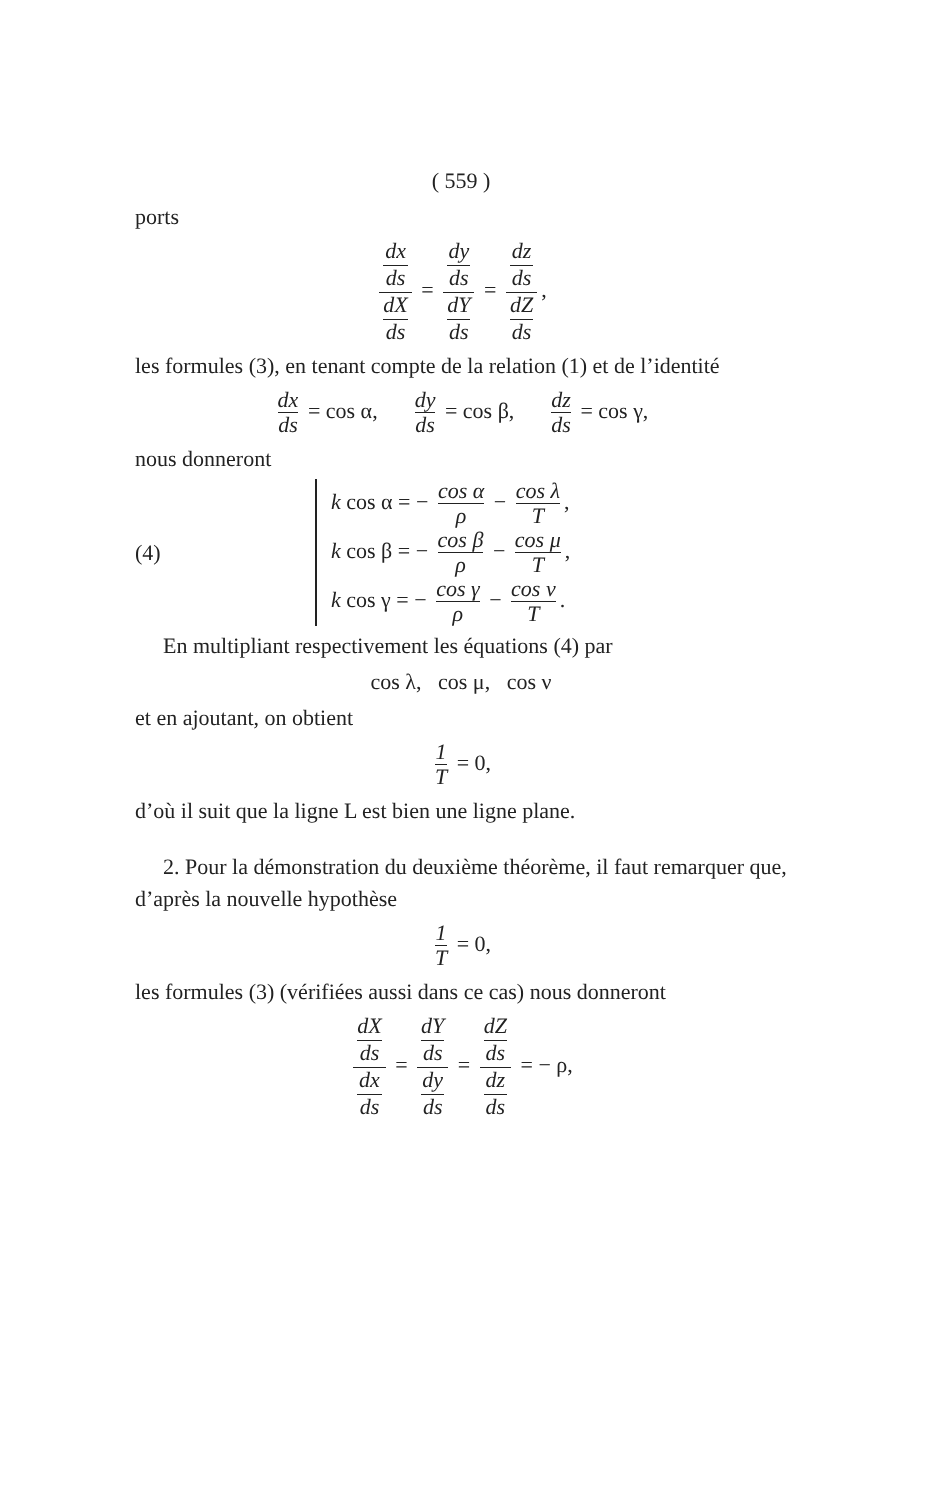( 559 )
ports
dx
ds dX
ds = dy
ds dY
ds = dz
ds dZ
ds,
les formules (3), en tenant compte de la relation (1) et de l’identité
dx ds = cos α, dy ds = cos β, dz ds = cos γ,
nous donneront
(4)
k cos α = − cos α ρ − cos λ T,
k cos β = − cos β ρ − cos μ T,
k cos γ = − cos γ ρ − cos ν T.
En multipliant respectivement les équations (4) par
cos λ, cos μ, cos ν
et en ajoutant, on obtient
1 T = 0,
d’où il suit que la ligne L est bien une ligne plane.
2. Pour la démonstration du deuxième théorème, il faut remarquer que, d’après la nouvelle hypothèse
1 T = 0,
les formules (3) (vérifiées aussi dans ce cas) nous donneront
dX
ds dx
ds = dY
ds dy
ds = dZ
ds dz
ds = − ρ,